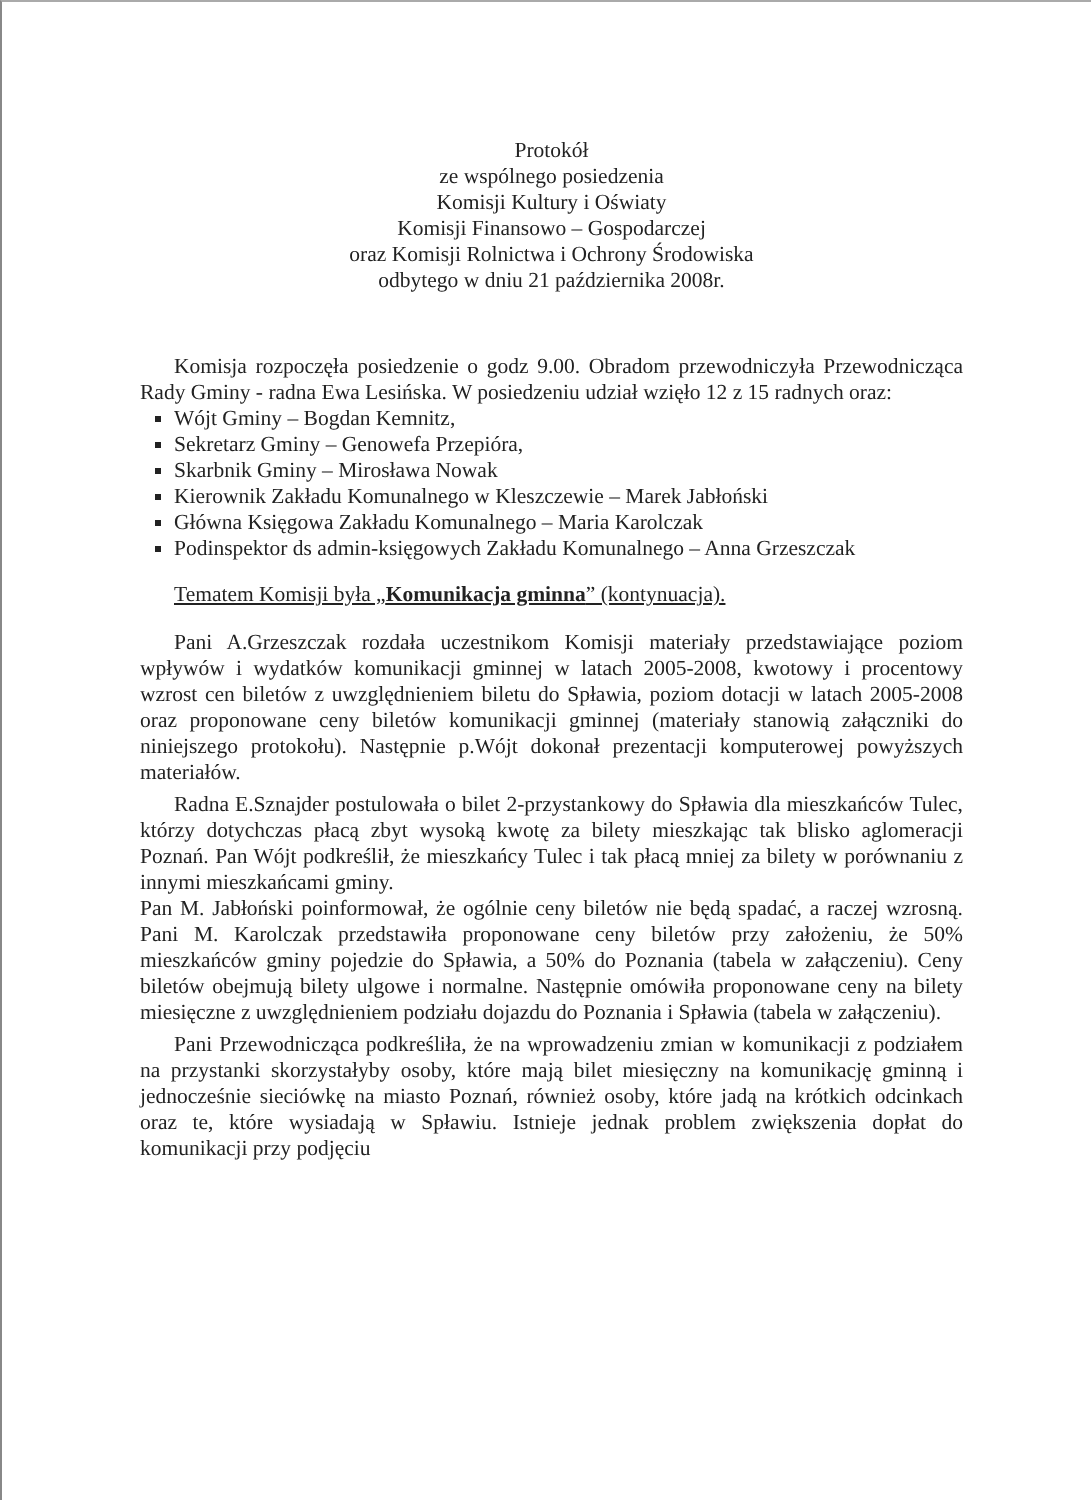Protokół
ze wspólnego posiedzenia
Komisji Kultury i Oświaty
Komisji Finansowo – Gospodarczej
oraz Komisji Rolnictwa i Ochrony Środowiska
odbytego w dniu 21 października 2008r.
Komisja rozpoczęła posiedzenie o godz 9.00. Obradom przewodniczyła Przewodnicząca Rady Gminy - radna Ewa Lesińska. W posiedzeniu udział wzięło 12 z 15 radnych oraz:
Wójt Gminy – Bogdan Kemnitz,
Sekretarz Gminy – Genowefa Przepióra,
Skarbnik Gminy – Mirosława Nowak
Kierownik Zakładu Komunalnego w Kleszczewie – Marek Jabłoński
Główna Księgowa Zakładu Komunalnego – Maria Karolczak
Podinspektor ds admin-księgowych Zakładu Komunalnego – Anna Grzeszczak
Tematem Komisji była „Komunikacja gminna” (kontynuacja).
Pani A.Grzeszczak rozdała uczestnikom Komisji materiały przedstawiające poziom wpływów i wydatków komunikacji gminnej w latach 2005-2008, kwotowy i procentowy wzrost cen biletów z uwzględnieniem biletu do Spławia, poziom dotacji w latach 2005-2008 oraz proponowane ceny biletów komunikacji gminnej (materiały stanowią załączniki do niniejszego protokołu). Następnie p.Wójt dokonał prezentacji komputerowej powyższych materiałów.
Radna E.Sznajder postulowała o bilet 2-przystankowy do Spławia dla mieszkańców Tulec, którzy dotychczas płacą zbyt wysoką kwotę za bilety mieszkając tak blisko aglomeracji Poznań. Pan Wójt podkreślił, że mieszkańcy Tulec i tak płacą mniej za bilety w porównaniu z innymi mieszkańcami gminy.
Pan M. Jabłoński poinformował, że ogólnie ceny biletów nie będą spadać, a raczej wzrosną. Pani M. Karolczak przedstawiła proponowane ceny biletów przy założeniu, że 50% mieszkańców gminy pojedzie do Spławia, a 50% do Poznania (tabela w załączeniu). Ceny biletów obejmują bilety ulgowe i normalne. Następnie omówiła proponowane ceny na bilety miesięczne z uwzględnieniem podziału dojazdu do Poznania i Spławia (tabela w załączeniu).
Pani Przewodnicząca podkreśliła, że na wprowadzeniu zmian w komunikacji z podziałem na przystanki skorzystałyby osoby, które mają bilet miesięczny na komunikację gminną i jednocześnie sieciówkę na miasto Poznań, również osoby, które jadą na krótkich odcinkach oraz te, które wysiadają w Spławiu. Istnieje jednak problem zwiększenia dopłat do komunikacji przy podjęciu